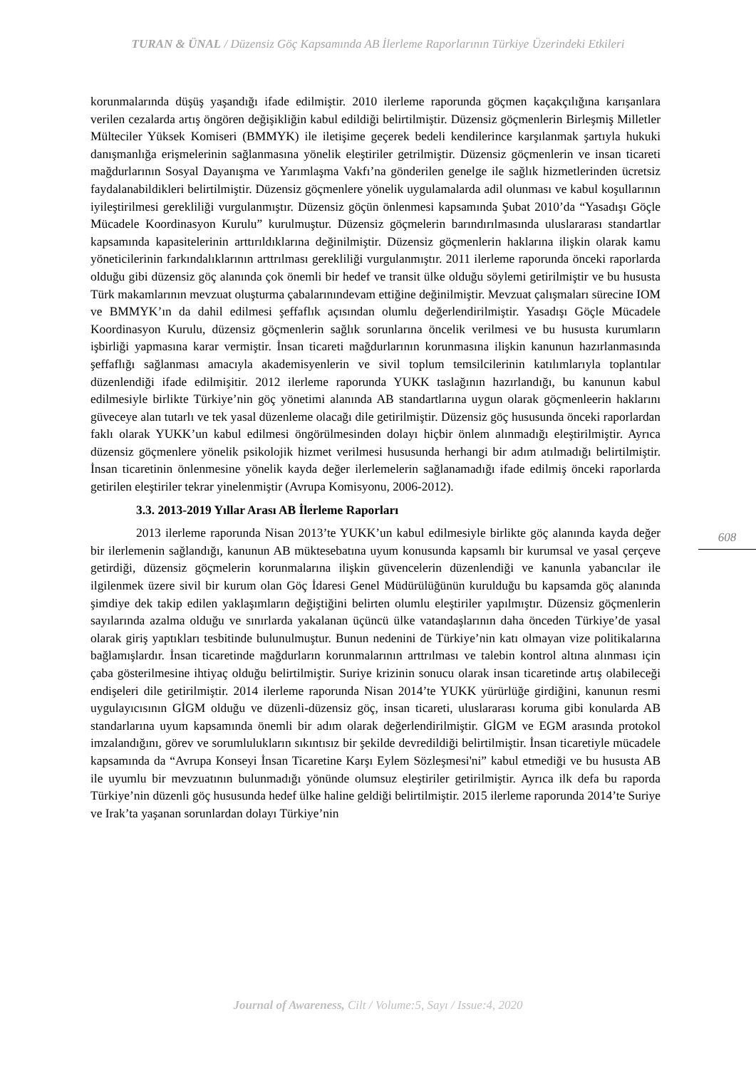TURAN & ÜNAL / Düzensiz Göç Kapsamında AB İlerleme Raporlarının Türkiye Üzerindeki Etkileri
korunmalarında düşüş yaşandığı ifade edilmiştir. 2010 ilerleme raporunda göçmen kaçakçılığına karışanlara verilen cezalarda artış öngören değişikliğin kabul edildiği belirtilmiştir. Düzensiz göçmenlerin Birleşmiş Milletler Mülteciler Yüksek Komiseri (BMMYK) ile iletişime geçerek bedeli kendilerince karşılanmak şartıyla hukuki danışmanlığa erişmelerinin sağlanmasına yönelik eleştiriler getrilmiştir. Düzensiz göçmenlerin ve insan ticareti mağdurlarının Sosyal Dayanışma ve Yarımlaşma Vakfı’na gönderilen genelge ile sağlık hizmetlerinden ücretsiz faydalanabildikleri belirtilmiştir. Düzensiz göçmenlere yönelik uygulamalarda adil olunması ve kabul koşullarının iyileştirilmesi gerekliliği vurgulanmıştır. Düzensiz göçün önlenmesi kapsamında Şubat 2010’da “Yasadışı Göçle Mücadele Koordinasyon Kurulu” kurulmuştur. Düzensiz göçmelerin barındırılmasında uluslararası standartlar kapsamında kapasitelerinin arttırıldıklarına değinilmiştir. Düzensiz göçmenlerin haklarına ilişkin olarak kamu yöneticilerinin farkındalıklarının arttrılması gerekliliği vurgulanmıştır. 2011 ilerleme raporunda önceki raporlarda olduğu gibi düzensiz göç alanında çok önemli bir hedef ve transit ülke olduğu söylemi getirilmiştir ve bu hususta Türk makamlarının mevzuat oluşturma çabalarınındevam ettiğine değinilmiştir. Mevzuat çalışmaları sürecine IOM ve BMMYK’ın da dahil edilmesi şeffaflık açısından olumlu değerlendirilmiştir. Yasadışı Göçle Mücadele Koordinasyon Kurulu, düzensiz göçmenlerin sağlık sorunlarına öncelik verilmesi ve bu hususta kurumların işbirliği yapmasına karar vermiştir. İnsan ticareti mağdurlarının korunmasına ilişkin kanunun hazırlanmasında şeffaflığı sağlanması amacıyla akademisyenlerin ve sivil toplum temsilcilerinin katılımlarıyla toplantılar düzenlendiği ifade edilmişitir. 2012 ilerleme raporunda YUKK taslağının hazırlandığı, bu kanunun kabul edilmesiyle birlikte Türkiye’nin göç yönetimi alanında AB standartlarına uygun olarak göçmenleerin haklarını güveceye alan tutarlı ve tek yasal düzenleme olacağı dile getirilmiştir. Düzensiz göç hususunda önceki raporlardan faklı olarak YUKK’un kabul edilmesi öngörülmesinden dolayı hiçbir önlem alınmadığı eleştirilmiştir. Ayrıca düzensiz göçmenlere yönelik psikolojik hizmet verilmesi hususunda herhangi bir adım atılmadığı belirtilmiştir. İnsan ticaretinin önlenmesine yönelik kayda değer ilerlemelerin sağlanamadığı ifade edilmiş önceki raporlarda getirilen eleştiriler tekrar yinelenmiştir (Avrupa Komisyonu, 2006-2012).
3.3. 2013-2019 Yıllar Arası AB İlerleme Raporları
2013 ilerleme raporunda Nisan 2013’te YUKK’un kabul edilmesiyle birlikte göç alanında kayda değer bir ilerlemenin sağlandığı, kanunun AB müktesebatına uyum konusunda kapsamlı bir kurumsal ve yasal çerçeve getirdiği, düzensiz göçmelerin korunmalarına ilişkin güvencelerin düzenlendiği ve kanunla yabancılar ile ilgilenmek üzere sivil bir kurum olan Göç İdaresi Genel Müdürülüğünün kurulduğu bu kapsamda göç alanında şimdiye dek takip edilen yaklaşımların değiştiğini belirten olumlu eleştiriler yapılmıştır. Düzensiz göçmenlerin sayılarında azalma olduğu ve sınırlarda yakalanan üçüncü ülke vatandaşlarının daha önceden Türkiye’de yasal olarak giriş yaptıkları tesbitinde bulunulmuştur. Bunun nedenini de Türkiye’nin katı olmayan vize politikalarına bağlamışlardır. İnsan ticaretinde mağdurların korunmalarının arttrılması ve talebin kontrol altına alınması için çaba gösterilmesine ihtiyaç olduğu belirtilmiştir. Suriye krizinin sonucu olarak insan ticaretinde artış olabileceği endişeleri dile getirilmiştir. 2014 ilerleme raporunda Nisan 2014’te YUKK yürürlüğe girdiğini, kanunun resmi uygulayıcısının GİGM olduğu ve düzenli-düzensiz göç, insan ticareti, uluslararası koruma gibi konularda AB standarlarına uyum kapsamında önemli bir adım olarak değerlendirilmiştir. GİGM ve EGM arasında protokol imzalandığını, görev ve sorumlulukların sıkıntısız bir şekilde devredildiği belirtilmiştir. İnsan ticaretiyle mücadele kapsamında da “Avrupa Konseyi İnsan Ticaretine Karşı Eylem Sözleşmesi'ni” kabul etmediği ve bu hususta AB ile uyumlu bir mevzuatının bulunmadığı yönünde olumsuz eleştiriler getirilmiştir. Ayrıca ilk defa bu raporda Türkiye’nin düzenli göç hususunda hedef ülke haline geldiği belirtilmiştir. 2015 ilerleme raporunda 2014’te Suriye ve Irak’ta yaşanan sorunlardan dolayı Türkiye’nin
608
Journal of Awareness, Cilt / Volume:5, Sayı / Issue:4, 2020